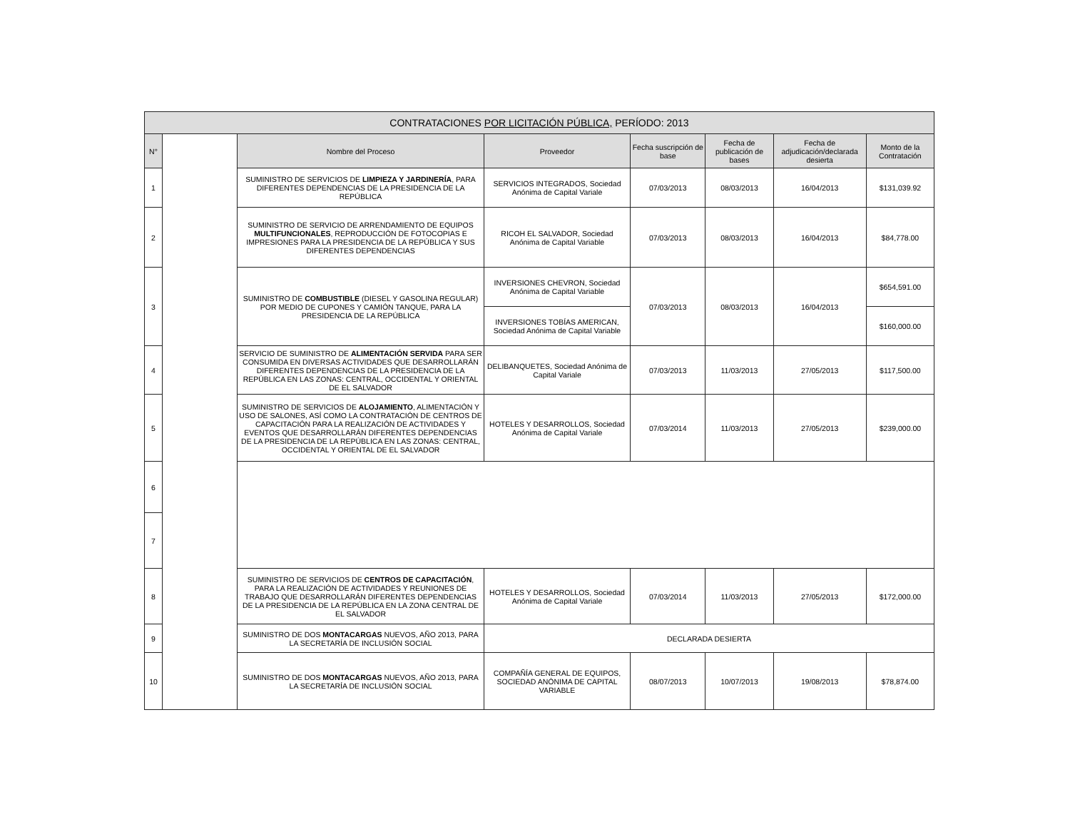| CONTRATACIONES POR LICITACIÓN PÚBLICA, PERÍODO: 2013 | | | | | | | |
| N° | | Nombre del Proceso | Proveedor | Fecha suscripción de base | Fecha de publicación de bases | Fecha de adjudicación/declarada desierta | Monto de la Contratación |
| 1 | | SUMINISTRO DE SERVICIOS DE LIMPIEZA Y JARDINERÍA , PARA DIFERENTES DEPENDENCIAS DE LA PRESIDENCIA DE LA REPÚBLICA | SERVICIOS INTEGRADOS, Sociedad Anónima de Capital Variale | 07/03/2013 | 08/03/2013 | 16/04/2013 | $131,039.92 |
| 2 | | SUMINISTRO DE SERVICIO DE ARRENDAMIENTO DE EQUIPOS MULTIFUNCIONALES , REPRODUCCIÓN DE FOTOCOPIAS E IMPRESIONES PARA LA PRESIDENCIA DE LA REPÚBLICA Y SUS DIFERENTES DEPENDENCIAS | RICOH EL SALVADOR, Sociedad Anónima de Capital Variable | 07/03/2013 | 08/03/2013 | 16/04/2013 | $84,778.00 |
| 3 | | SUMINISTRO DE COMBUSTIBLE (DIESEL Y GASOLINA REGULAR) POR MEDIO DE CUPONES Y CAMIÓN TANQUE, PARA LA PRESIDENCIA DE LA REPÚBLICA | INVERSIONES CHEVRON, Sociedad Anónima de Capital Variable | 07/03/2013 | 08/03/2013 | 16/04/2013 | $654,591.00 |
| | | | INVERSIONES TOBÍAS AMERICAN, Sociedad Anónima de Capital Variable | | | | $160,000.00 |
| 4 | | SERVICIO DE SUMINISTRO DE ALIMENTACIÓN SERVIDA PARA SER CONSUMIDA EN DIVERSAS ACTIVIDADES QUE DESARROLLARÁN DIFERENTES DEPENDENCIAS DE LA PRESIDENCIA DE LA REPÚBLICA EN LAS ZONAS: CENTRAL, OCCIDENTAL Y ORIENTAL DE EL SALVADOR | DELIBANQUETES, Sociedad Anónima de Capital Variale | 07/03/2013 | 11/03/2013 | 27/05/2013 | $117,500.00 |
| 5 | | SUMINISTRO DE SERVICIOS DE ALOJAMIENTO , ALIMENTACIÓN Y USO DE SALONES, ASÍ COMO LA CONTRATACIÓN DE CENTROS DE CAPACITACIÓN PARA LA REALIZACIÓN DE ACTIVIDADES Y EVENTOS QUE DESARROLLARÁN DIFERENTES DEPENDENCIAS DE LA PRESIDENCIA DE LA REPÚBLICA EN LAS ZONAS: CENTRAL, OCCIDENTAL Y ORIENTAL DE EL SALVADOR | HOTELES Y DESARROLLOS, Sociedad Anónima de Capital Variale | 07/03/2014 | 11/03/2013 | 27/05/2013 | $239,000.00 |
| 6 | | | | | | | |
| 7 | | | | | | | |
| 8 | | SUMINISTRO DE SERVICIOS DE CENTROS DE CAPACITACIÓN , PARA LA REALIZACIÓN DE ACTIVIDADES Y REUNIONES DE TRABAJO QUE DESARROLLARÁN DIFERENTES DEPENDENCIAS DE LA PRESIDENCIA DE LA REPÚBLICA EN LA ZONA CENTRAL DE EL SALVADOR | HOTELES Y DESARROLLOS, Sociedad Anónima de Capital Variale | 07/03/2014 | 11/03/2013 | 27/05/2013 | $172,000.00 |
| 9 | | SUMINISTRO DE DOS MONTACARGAS NUEVOS, AÑO 2013, PARA LA SECRETARÍA DE INCLUSIÓN SOCIAL | DECLARADA DESIERTA | | | | |
| 10 | | SUMINISTRO DE DOS MONTACARGAS NUEVOS, AÑO 2013, PARA LA SECRETARÍA DE INCLUSIÓN SOCIAL | COMPAÑÍA GENERAL DE EQUIPOS, SOCIEDAD ANÓNIMA DE CAPITAL VARIABLE | 08/07/2013 | 10/07/2013 | 19/08/2013 | $78,874.00 |